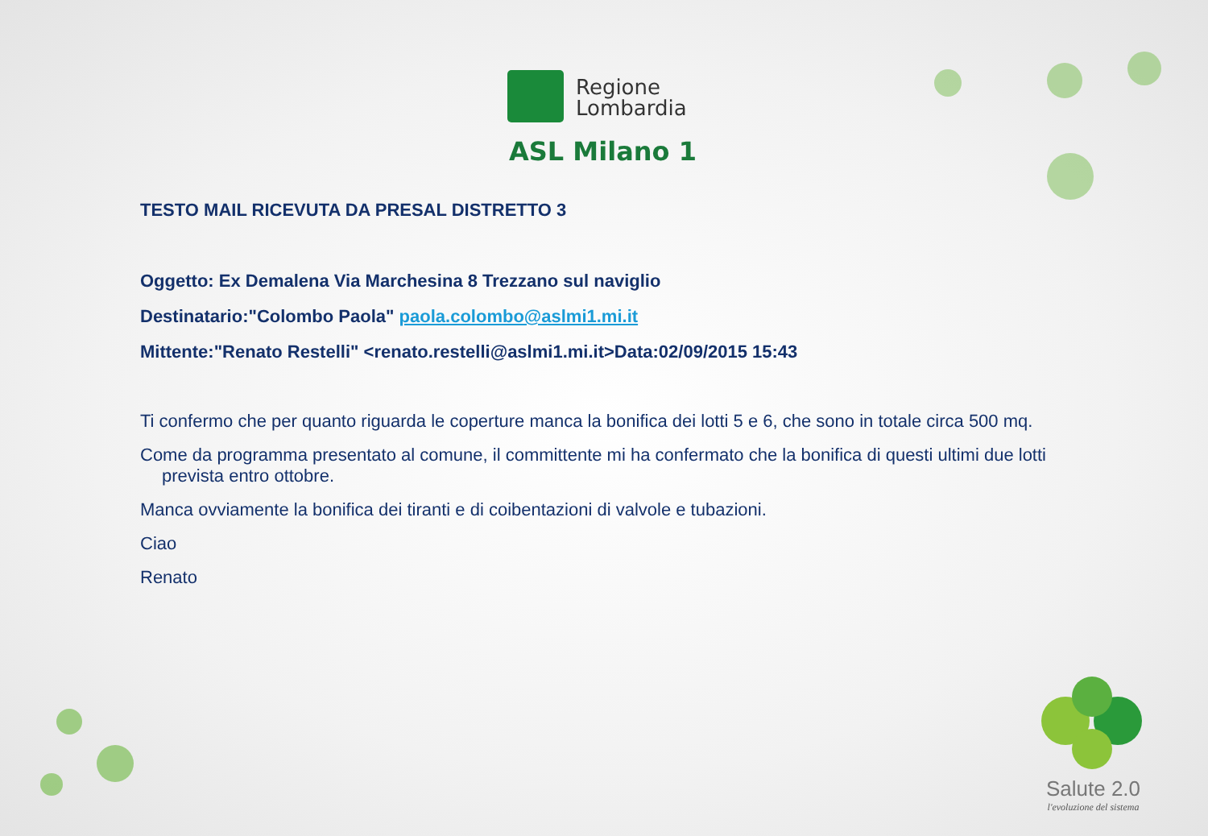Regione
Lombardia
ASL Milano 1
TESTO MAIL RICEVUTA DA PRESAL DISTRETTO 3
Oggetto: Ex Demalena Via Marchesina 8 Trezzano sul naviglio
Destinatario:"Colombo Paola" paola.colombo@aslmi1.mi.it
Mittente:"Renato Restelli" <renato.restelli@aslmi1.mi.it>Data:02/09/2015 15:43
Ti confermo che per quanto riguarda le coperture manca la bonifica dei lotti 5 e 6, che sono in totale circa 500 mq.
Come da programma presentato al comune, il committente mi ha confermato che la bonifica di questi ultimi due lotti
prevista entro ottobre.
Manca ovviamente la bonifica dei tiranti e di coibentazioni di valvole e tubazioni.
Ciao
Renato
Salute 2.0
l'evoluzione del sistema